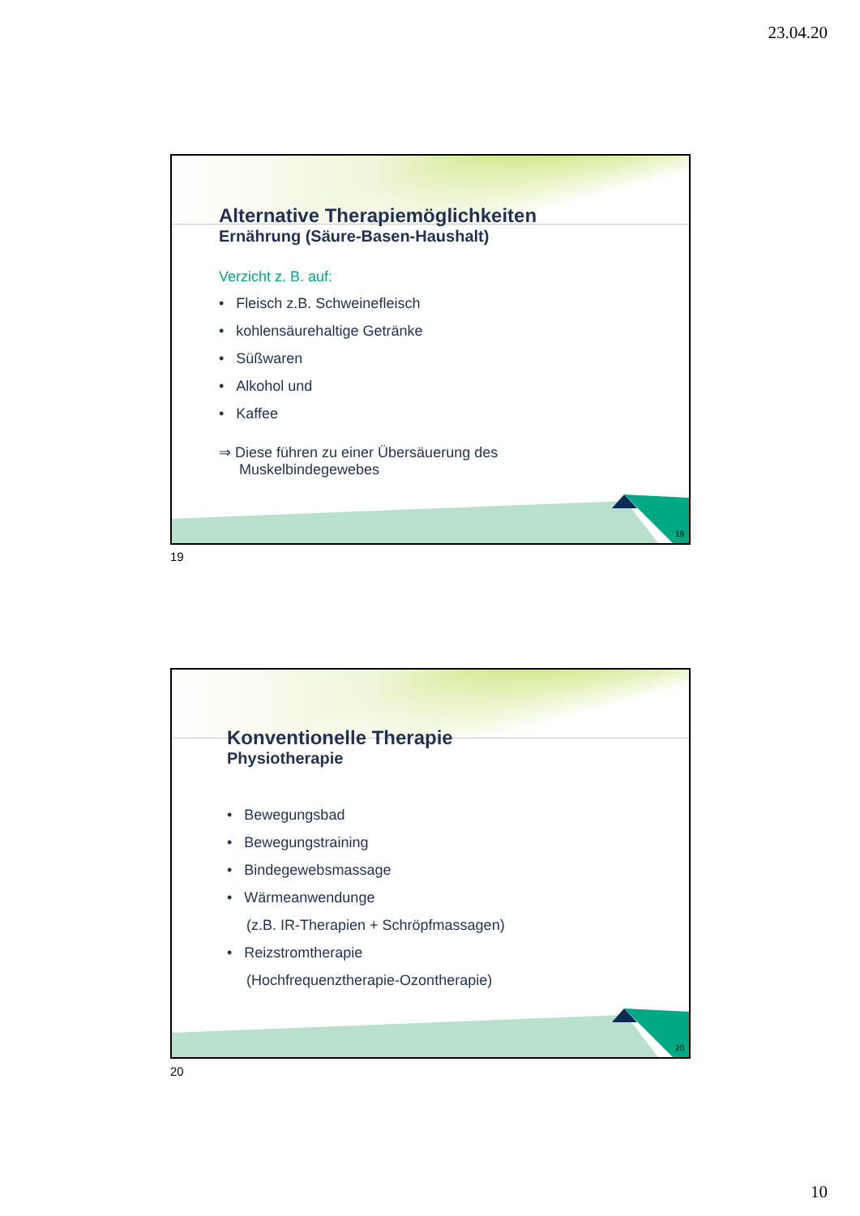23.04.20
Alternative Therapiemöglichkeiten
Ernährung (Säure-Basen-Haushalt)
Verzicht z. B. auf:
• Fleisch z.B. Schweinefleisch
• kohlensäurehaltige Getränke
• Süßwaren
• Alkohol und
• Kaffee
⇒ Diese führen zu einer Übersäuerung des
Muskelbindegewebes
19
19
Konventionelle Therapie
Physiotherapie
• Bewegungsbad
• Bewegungstraining
• Bindegewebsmassage
• Wärmeanwendunge
(z.B. IR-Therapien + Schröpfmassagen)
• Reizstromtherapie
(Hochfrequenztherapie-Ozontherapie)
20
20
10